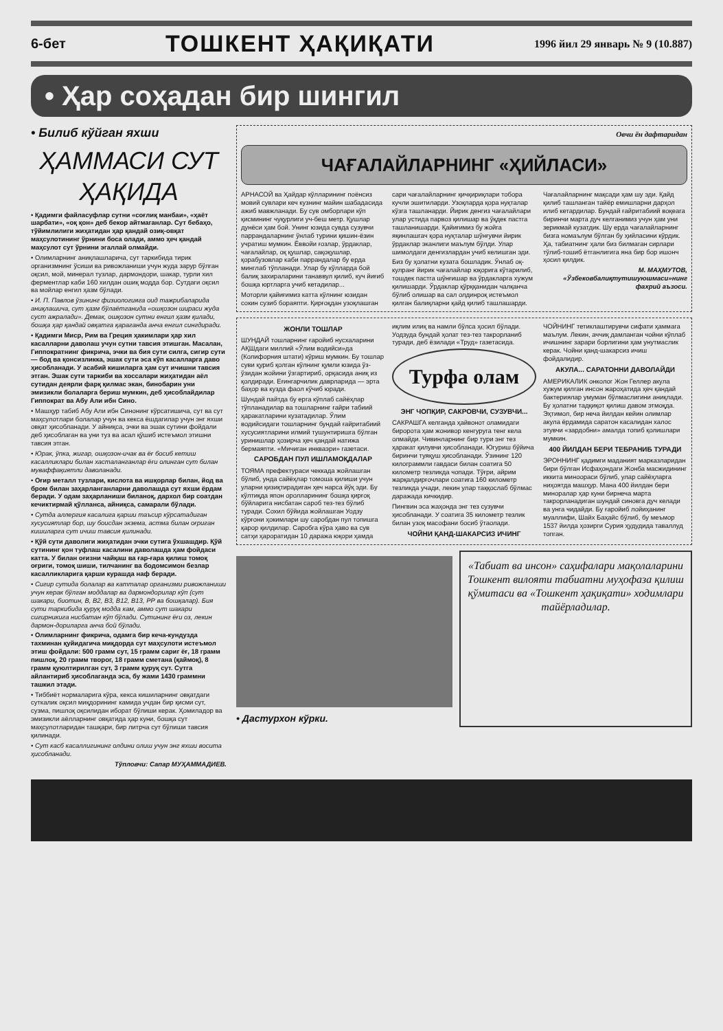6-бет ТОШКЕНТ ҲАҚИҚАТИ 1996 йил 29 январь № 9 (10.887)
• Ҳар соҳадан бир шингил
• Билиб кўйган яхши
ҲАММАСИ СУТ ҲАҚИДА
• Қадимги файласуфлар сутни «соғлиқ манбаи», «ҳаёт шарбати», «оқ қон» деб бекор айтмаганлар. Сут бебаҳо, тўйимлилиги жиҳатидан ҳар қандай озиқ-овқат маҳсулотининг ўрнини боса олади, аммо ҳеч қандай маҳсулот сут ўрнини эгаллай олмайди.
• Олимларнинг аниқлашларича, сут таркибида тирик организмнинг ўсиши ва ривожланиши учун жуда зарур бўлган оқсил, мой, минерал тузлар, дармондори, шакар, турли хил ферментлар каби 160 хилдан ошиқ модда бор. Сутдаги оқсил ва мойлар енгил ҳазм бўлади.
• И. П. Павлов ўзининг физиологияга оид тажрибаларида аниқлашича, сут ҳазм бўлаётганида «ошқозон шираси жуда суст ажралади». Демак, ошқозон сутни енгил ҳазм қилади, бошқа ҳар қандай овқатга қараганда анча енгил сингдиради.
• Қадимги Миср, Рим ва Греция ҳакимлари ҳар хил касалларни даволаш учун сутни тавсия этишган. Масалан, Гиппократнинг фикрича, эчки ва бия сути силга, сигир сути — бод ва қонсизликка, эшак сути эса кўп касалларга даво ҳисобланади. У асабий кишиларга ҳам сут ичишни тавсия этган. Эшак сути таркиби ва хоссалари жиҳатидан аёл сутидан деярли фарқ қилмас экан, бинобарин уни эмизикли болаларга бериш мумкин, деб ҳисоблайдилар Гиппократ ва Абу Али ибн Сино.
• Машҳур табиб Абу Али ибн Синонинг кўрсатишича, сут ва сут маҳсулотлари болалар учун ва кекса ёшдагилар учун энг яхши овқат ҳисобланади. У айниқса, эчки ва эшак сутини фойдали деб ҳисоблаган ва уни туз ва асал қўшиб истеъмол этишни тавсия этган.
• Юрак, ўпка, жигар, ошқозон-ичак ва ёғ босиб кетиш касалликлари билан хасталанганлар ёғи олинган сут билан муваффақиятли даволанади.
• Оғир металл тузлари, кислота ва ишқорлар билан, йод ва бром билан заҳарланганларни даволашда сут яхши ёрдам беради. У одам заҳарланиши биланоқ, дархол бир соатдан кечиктирмай қўлланса, айниқса, самарали бўлади.
• Сутда аллергия касалига қарши таъсир кўрсатадиган хусусиятлар бор, шу боисдан экзема, астма билан оғриган кишиларга сут ичиш тавсия қилинади.
• Қўй сути даволиги жиҳатидан эчки сутига ўхшашдир. Қўй сутининг қон туфлаш касалини даволашда ҳам фойдаси катта. У билан оғизни чайқаш ва ғар-ғара қилиш томоқ оғриги, томоқ шиши, тилчанинг ва бодомсимон безлар касалликларига қарши курашда наф беради.
• Сигир сутида болалар ва катталар организми ривожланиши учун керак бўлган моддалар ва дармондорилар кўп (сут шакари, биотин, В, В2, В3, В12, В13, РР ва бошқалар). Бия сути таркибида қуруқ модда кам, аммо сут шакари сигирникига нисбатан кўп бўлади. Сутининг ёғи оз, лекин дармон-дориларга анча бой бўлади.
• Олимларнинг фикрича, одамга бир кеча-кундузда тахминан қуйидагича миқдорда сут маҳсулоти истеъмол этиш фойдали: 500 грамм сут, 15 грамм сариг ёғ, 18 грамм пишлоқ, 20 грамм творог, 18 грамм сметана (қаймоқ), 8 грамм қуюлтирилган сут, 3 грамм қуруқ сут. Сутга айлантириб ҳисоблаганда эса, бу жами 1430 граммни ташкил этади.
• Тиббиёт нормаларига кўра, кекса кишиларнинг овқатдаги суткалик оқсил миқдорининг камида учдан бир қисми сут, сузма, пишлоқ оқсилидан иборат бўлиши керак. Ҳомиладор ва эмизикли аёлларнинг овқатида ҳар куни, бошқа сут маҳсулотларидан ташқари, бир литрча сут бўлиши тавсия қилинади.
• Сут касб касаллигининг олдини олиш учун энг яхши восита ҳисобланади.
Тўпловчи: Сапар МУҲАММАДИЕВ.
Овчи ён дафтаридан
ЧАҒАЛАЙЛАРНИНГ «ҲИЙЛАСИ»
АРНАСОЙ ва Ҳайдар кўлларининг поёнсиз мовий сувлари кеч кузнинг майин шабадасида ажиб мавжланади. Бу сув омборлари кўп қисмининг чуқурлиги уч-беш метр. Қушлар дунёси ҳам бой. Унинг юзида сувда сузувчи паррандаларнинг ўнлаб турини қишин-ёзин учратиш мумкин. Ёввойи ғозлар, ўрдаклар, чағалайлар, оқ қушлар, сақоқушлар, қорабузовлар каби паррандалар бу ерда минглаб тўпланади. Улар бу кўлларда бой балиқ захираларини танаввул қилиб, куч йиғиб бошқа юртларга учиб кетадилар...
Моторли қайиғимиз катта кўлнинг юзидан сокин сузиб бораяпти. Қирғоқдан узоқлашган сари чағалайларнинг қичқириқлари тобора кучли эшитиларди. Узоқларда қора нуқталар кўзга ташланарди. Йирик денгиз чағалайлари улар устида парвоз қилишар ва ўқдек пастга ташланишарди. Қайиғимиз бу жойга яқинлашгач қора нуқталар шўнғувчи йирик ўрдаклар эканлиги маълум бўлди. Улар шимолдаги денгизлардан учиб келишган эди.
Биз бу ҳолатни кузата бошладик. Ўнлаб оқ-кулранг йирик чағалайлар юқорига кўтарилиб, тошдек пастга шўнғишар ва ўрдакларга хужум қилишарди. Ўрдаклар қўрққанидан чалқанча бўлиб олишар ва сал олдинроқ истеъмол қилган балиқларни қайд қилиб ташлашарди. Чағалайларнинг мақсади ҳам шу эди. Қайд қилиб ташланган тайёр емишларни дарҳол илиб кетардилар. Бундай ғайритабиий воқеага биринчи марта дуч келганимиз учун ҳам уни зерикмай кузатдик. Шу ерда чағалайларнинг бизга номаълум бўлган бу ҳийласини кўрдик. Ҳа, табиатнинг ҳали биз билмаган сирлари тўлиб-тошиб ётганлигига яна бир бор ишонч ҳосил қилдик.
М. МАҲМУТОВ, «Ўзбековбалиқтутишуюшмаси»нинг фахрий аъзоси.
ЖОНЛИ ТОШЛАР
ШУНДАЙ тошларнинг ғаройиб нусхаларини АҚШдаги миллий «Ўлим водийси»да (Колифорния штати) кўриш мумкин. Бу тошлар суви қуриб қолган кўлнинг қумли юзида ўз-ўзидан жойини ўзгартириб, орқасида аниқ из қолдиради. Еғингарчилик даврларида — эрта баҳор ва кузда фаол кўчиб юради.
Шундай пайтда бу ерга кўплаб сайёҳлар тўпланадилар ва тошларнинг ғайри табиий ҳаракатларини кузатадилар. Ўлим водийсидаги тошларнинг бундай ғайритабиий хусусиятларини илмий тушунтиришга бўлган уринишлар ҳозирча ҳеч қандай натижа бермаяпти. «Мичиган инкваэри» газетаси.
САРОБДАН ПУЛ ИШЛАМОҚДАЛАР
ТОЯМА префектураси чеккада жойлашган бўлиб, унда сайёҳлар томоша қилиши учун уларни қизиқтирадиган ҳеч нарса йўқ эди. Бу кўлтиқда япон оролларининг бошқа қирғоқ бўйларига нисбатан сароб тез-тез бўлиб туради. Сохил бўйида жойлашган Уодзу кўрғони ҳокимлари шу саробдан пул топишга қарор қилдилар. Саробга кўра ҳаво ва сув сатҳи ҳароратидан 10 даража юқори ҳамда иқлим илиқ ва намли бўлса ҳосил бўлади. Уодзуда бундай ҳолат тез-тез такрорланиб туради, деб ёзилади «Труд» газетасида.
Турфа олам
ЭНГ ЧОПҚИР, САКРОВЧИ, СУЗУВЧИ...
САКРАШГА келганда ҳайвонот оламидаги биророта ҳам жонивор кенгуруга тенг кела олмайди. Чивинларнинг бир тури энг тез ҳаракат қилувчи ҳисобланади. Югуриш бўйича биринчи туяқуш ҳисобланади. Ўзининг 120 килограммли гавдаси билан соатига 50 километр тезликда чопади. Тўғри, айрим жарқалдирғочлари соатига 160 километр тезликда учади, лекин улар таққослаб бўлмас даражада кичкидир.
Пингвин эса жаҳонда энг тез сузувчи ҳисобланади. У соатига 35 километр тезлик билан узоқ масофани босиб ўтаолади.
ЧОЙНИ ҚАНД-ШАКАРСИЗ ИЧИНГ
ЧОЙНИНГ тетиклаштирувчи сифати ҳаммага маълум. Лекин, аччиқ дамланган чойни кўплаб ичишнинг зарари борлигини ҳам унутмаслик керак. Чойни қанд-шакарсиз ичиш фойдалидир.
АКУЛА... САРАТОННИ ДАВОЛАЙДИ
АМЕРИКАЛИК онколог Жон Геллер акула хужум қилган инсон жароҳатида ҳеч қандай бактериялар умуман бўлмаслигини аниқлади. Бу ҳолатни тадқиқот қилиш давом этмоқда. Эҳтимол, бир неча йилдан кейин олимлар акула ёрдамида саратон касалидан халос этувчи «зардобни» амалда топиб қолишлари мумкин.
400 ЙИЛДАН БЕРИ ТЕБРАНИБ ТУРАДИ
ЭРОННИНГ қадимги маданият марказларидан бири бўлган Исфаҳондаги Жонба масжидининг иккита миноораси бўлиб, улар сайёҳларга ниҳоятда машҳур. Мана 400 йилдан бери миноралар ҳар куни бирнеча марта такрорланадиган шундай синовга дуч келади ва унга чидайди. Бу ғаройиб лойиҳанинг муаллифи, Шайх Баҳайс бўлиб, бу меъмор 1537 йилда ҳозирги Сурия ҳудудида таваллуд топган.
• Дастурхон кўрки.
«Табиат ва инсон» саҳифалари мақолаларини Тошкент вилояти табиатни муҳофаза қилиш қўмитаси ва «Тошкент ҳақиқати» ходимлари тайёрладилар.